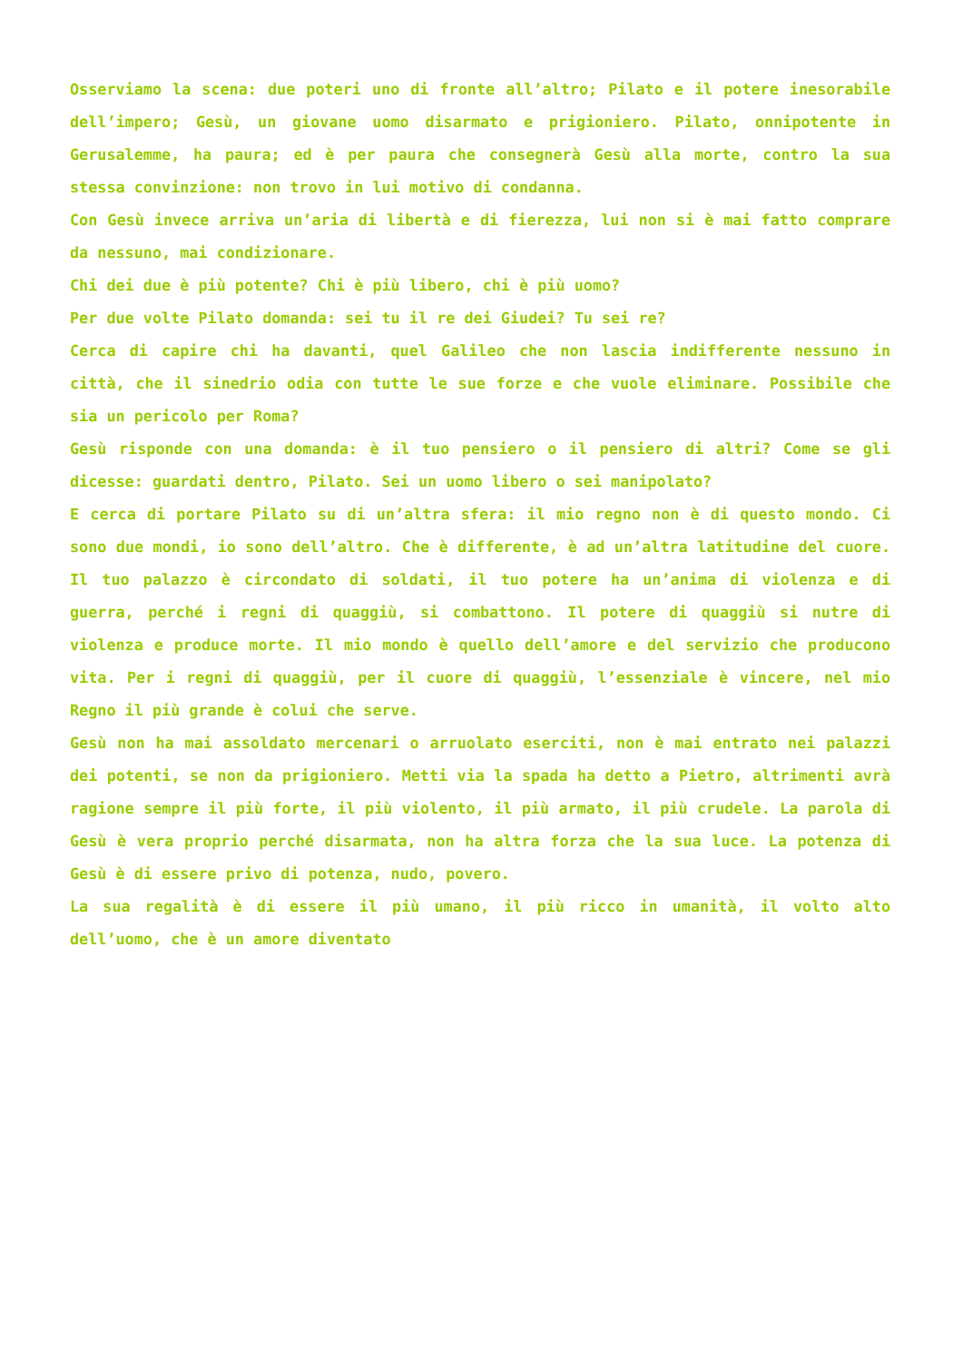Osserviamo la scena: due poteri uno di fronte all’altro; Pilato e il potere inesorabile dell’impero; Gesù, un giovane uomo disarmato e prigioniero. Pilato, onnipotente in Gerusalemme, ha paura; ed è per paura che consegnerà Gesù alla morte, contro la sua stessa convinzione: non trovo in lui motivo di condanna.
Con Gesù invece arriva un’aria di libertà e di fierezza, lui non si è mai fatto comprare da nessuno, mai condizionare.
Chi dei due è più potente? Chi è più libero, chi è più uomo?
Per due volte Pilato domanda: sei tu il re dei Giudei? Tu sei re?
Cerca di capire chi ha davanti, quel Galileo che non lascia indifferente nessuno in città, che il sinedrio odia con tutte le sue forze e che vuole eliminare. Possibile che sia un pericolo per Roma?
Gesù risponde con una domanda: è il tuo pensiero o il pensiero di altri? Come se gli dicesse: guardati dentro, Pilato. Sei un uomo libero o sei manipolato?
E cerca di portare Pilato su di un’altra sfera: il mio regno non è di questo mondo. Ci sono due mondi, io sono dell’altro. Che è differente, è ad un’altra latitudine del cuore. Il tuo palazzo è circondato di soldati, il tuo potere ha un’anima di violenza e di guerra, perché i regni di quaggiù, si combattono. Il potere di quaggiù si nutre di violenza e produce morte. Il mio mondo è quello dell’amore e del servizio che producono vita. Per i regni di quaggiù, per il cuore di quaggiù, l’essenziale è vincere, nel mio Regno il più grande è colui che serve.
Gesù non ha mai assoldato mercenari o arruolato eserciti, non è mai entrato nei palazzi dei potenti, se non da prigioniero. Metti via la spada ha detto a Pietro, altrimenti avrà ragione sempre il più forte, il più violento, il più armato, il più crudele. La parola di Gesù è vera proprio perché disarmata, non ha altra forza che la sua luce. La potenza di Gesù è di essere privo di potenza, nudo, povero.
La sua regalità è di essere il più umano, il più ricco in umanità, il volto alto dell’uomo, che è un amore diventato